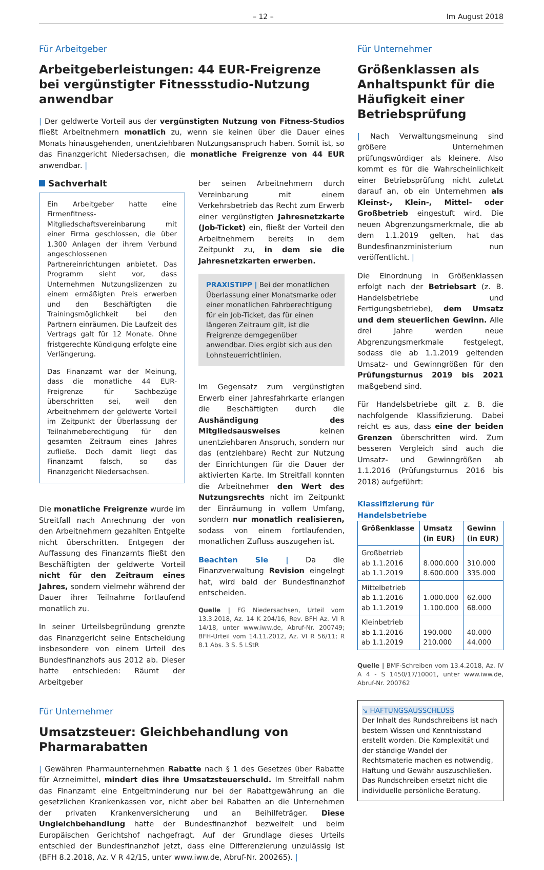– 12 – Im August 2018
Für Arbeitgeber
Arbeitgeberleistungen: 44 EUR-Freigrenze bei vergünstigter Fitnessstudio-Nutzung anwendbar
| Der geldwerte Vorteil aus der vergünstigten Nutzung von Fitness-Studios fließt Arbeitnehmern monatlich zu, wenn sie keinen über die Dauer eines Monats hinausgehenden, unentziehbaren Nutzungsanspruch haben. Somit ist, so das Finanzgericht Niedersachsen, die monatliche Freigrenze von 44 EUR anwendbar. |
Sachverhalt
Ein Arbeitgeber hatte eine Firmenfitness-Mitgliedschaftsvereinbarung mit einer Firma geschlossen, die über 1.300 Anlagen der ihrem Verbund angeschlossenen Partnereinrichtungen anbietet. Das Programm sieht vor, dass Unternehmen Nutzungslizenzen zu einem ermäßigten Preis erwerben und den Beschäftigten die Trainingsmöglichkeit bei den Partnern einräumen. Die Laufzeit des Vertrags galt für 12 Monate. Ohne fristgerechte Kündigung erfolgte eine Verlängerung.
Das Finanzamt war der Meinung, dass die monatliche 44 EUR-Freigrenze für Sachbezüge überschritten sei, weil den Arbeitnehmern der geldwerte Vorteil im Zeitpunkt der Überlassung der Teilnahmeberechtigung für den gesamten Zeitraum eines Jahres zufließe. Doch damit liegt das Finanzamt falsch, so das Finanzgericht Niedersachsen.
Die monatliche Freigrenze wurde im Streitfall nach Anrechnung der von den Arbeitnehmern gezahlten Entgelte nicht überschritten. Entgegen der Auffassung des Finanzamts fließt den Beschäftigten der geldwerte Vorteil nicht für den Zeitraum eines Jahres, sondern vielmehr während der Dauer ihrer Teilnahme fortlaufend monatlich zu.
In seiner Urteilsbegründung grenzte das Finanzgericht seine Entscheidung insbesondere von einem Urteil des Bundesfinanzhofs aus 2012 ab. Dieser hatte entschieden: Räumt der Arbeitgeber
ber seinen Arbeitnehmern durch Vereinbarung mit einem Verkehrsbetrieb das Recht zum Erwerb einer vergünstigten Jahresnetzkarte (Job-Ticket) ein, fließt der Vorteil den Arbeitnehmern bereits in dem Zeitpunkt zu, in dem sie die Jahresnetzkarten erwerben.
PRAXISTIPP | Bei der monatlichen Überlassung einer Monatsmarke oder einer monatlichen Fahrberechtigung für ein Job-Ticket, das für einen längeren Zeitraum gilt, ist die Freigrenze demgegenüber anwendbar. Dies ergibt sich aus den Lohnsteuerrichtlinien.
Im Gegensatz zum vergünstigten Erwerb einer Jahresfahrkarte erlangen die Beschäftigten durch die Aushändigung des Mitgliedsausweises keinen unentziehbaren Anspruch, sondern nur das (entziehbare) Recht zur Nutzung der Einrichtungen für die Dauer der aktivierten Karte. Im Streitfall konnten die Arbeitnehmer den Wert des Nutzungsrechts nicht im Zeitpunkt der Einräumung in vollem Umfang, sondern nur monatlich realisieren, sodass von einem fortlaufenden, monatlichen Zufluss auszugehen ist.
Beachten Sie | Da die Finanzverwaltung Revision eingelegt hat, wird bald der Bundesfinanzhof entscheiden.
Quelle | FG Niedersachsen, Urteil vom 13.3.2018, Az. 14 K 204/16, Rev. BFH Az. VI R 14/18, unter www.iww.de, Abruf-Nr. 200749; BFH-Urteil vom 14.11.2012, Az. VI R 56/11; R 8.1 Abs. 3 S. 5 LStR
Für Unternehmer
Umsatzsteuer: Gleichbehandlung von Pharmarabatten
| Gewähren Pharmaunternehmen Rabatte nach § 1 des Gesetzes über Rabatte für Arzneimittel, mindert dies ihre Umsatzsteuerschuld. Im Streitfall nahm das Finanzamt eine Entgeltminderung nur bei der Rabattgewährung an die gesetzlichen Krankenkassen vor, nicht aber bei Rabatten an die Unternehmen der privaten Krankenversicherung und an Beihilfeträger. Diese Ungleichbehandlung hatte der Bundesfinanzhof bezweifelt und beim Europäischen Gerichtshof nachgefragt. Auf der Grundlage dieses Urteils entschied der Bundesfinanzhof jetzt, dass eine Differenzierung unzulässig ist (BFH 8.2.2018, Az. V R 42/15, unter www.iww.de, Abruf-Nr. 200265). |
Für Unternehmer
Größenklassen als Anhaltspunkt für die Häufigkeit einer Betriebsprüfung
| Nach Verwaltungsmeinung sind größere Unternehmen prüfungswürdiger als kleinere. Also kommt es für die Wahrscheinlichkeit einer Betriebsprüfung nicht zuletzt darauf an, ob ein Unternehmen als Kleinst-, Klein-, Mittel- oder Großbetrieb eingestuft wird. Die neuen Abgrenzungsmerkmale, die ab dem 1.1.2019 gelten, hat das Bundesfinanzministerium nun veröffentlicht. |
Die Einordnung in Größenklassen erfolgt nach der Betriebsart (z. B. Handelsbetriebe und Fertigungsbetriebe), dem Umsatz und dem steuerlichen Gewinn. Alle drei Jahre werden neue Abgrenzungsmerkmale festgelegt, sodass die ab 1.1.2019 geltenden Umsatz- und Gewinngrößen für den Prüfungsturnus 2019 bis 2021 maßgebend sind.
Für Handelsbetriebe gilt z. B. die nachfolgende Klassifizierung. Dabei reicht es aus, dass eine der beiden Grenzen überschritten wird. Zum besseren Vergleich sind auch die Umsatz- und Gewinngrößen ab 1.1.2016 (Prüfungsturnus 2016 bis 2018) aufgeführt:
Klassifizierung für Handelsbetriebe
| Größenklasse | Umsatz (in EUR) | Gewinn (in EUR) |
| --- | --- | --- |
| Großbetrieb ab 1.1.2016 ab 1.1.2019 | 8.000.000 8.600.000 | 310.000 335.000 |
| Mittelbetrieb ab 1.1.2016 ab 1.1.2019 | 1.000.000 1.100.000 | 62.000 68.000 |
| Kleinbetrieb ab 1.1.2016 ab 1.1.2019 | 190.000 210.000 | 40.000 44.000 |
Quelle | BMF-Schreiben vom 13.4.2018, Az. IV A 4 - S 1450/17/10001, unter www.iww.de, Abruf-Nr. 200762
↘ HAFTUNGSAUSSCHLUSS
Der Inhalt des Rundschreibens ist nach bestem Wissen und Kenntnisstand erstellt worden. Die Komplexität und der ständige Wandel der Rechtsmaterie machen es notwendig, Haftung und Gewähr auszuschließen. Das Rundschreiben ersetzt nicht die individuelle persönliche Beratung.